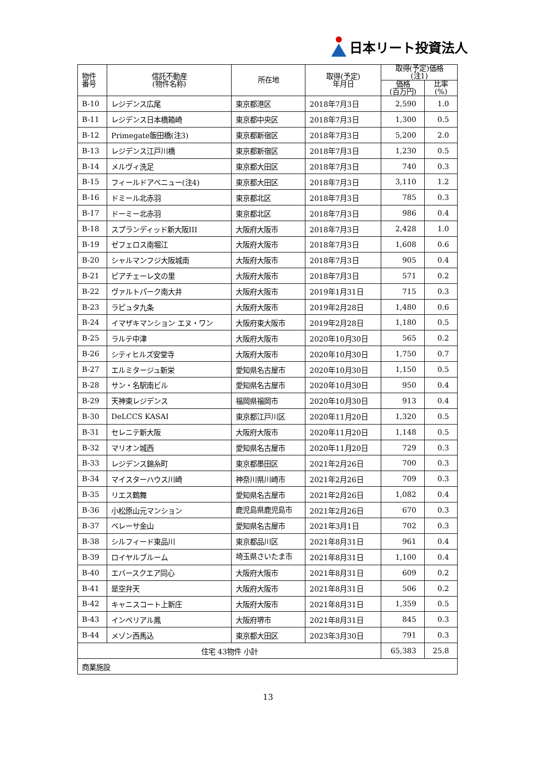日本リート投資法人
| 物件 番号 | 信託不動産 (物件名称) | 所在地 | 取得(予定) 年月日 | 取得(予定)価格 (注1) | |
| --- | --- | --- | --- | --- | --- |
| | | | | 価格 (百万円) | 比率 (%) |
| B-10 | レジデンス広尾 | 東京都港区 | 2018年7月3日 | 2,590 | 1.0 |
| B-11 | レジデンス日本橋箱崎 | 東京都中央区 | 2018年7月3日 | 1,300 | 0.5 |
| B-12 | Primegate飯田橋(注3) | 東京都新宿区 | 2018年7月3日 | 5,200 | 2.0 |
| B-13 | レジデンス江戸川橋 | 東京都新宿区 | 2018年7月3日 | 1,230 | 0.5 |
| B-14 | メルヴィ洗足 | 東京都大田区 | 2018年7月3日 | 740 | 0.3 |
| B-15 | フィールドアベニュー(注4) | 東京都大田区 | 2018年7月3日 | 3,110 | 1.2 |
| B-16 | ドミール北赤羽 | 東京都北区 | 2018年7月3日 | 785 | 0.3 |
| B-17 | ドーミー北赤羽 | 東京都北区 | 2018年7月3日 | 986 | 0.4 |
| B-18 | スプランディッド新大阪III | 大阪府大阪市 | 2018年7月3日 | 2,428 | 1.0 |
| B-19 | ゼフェロス南堀江 | 大阪府大阪市 | 2018年7月3日 | 1,608 | 0.6 |
| B-20 | シャルマンフジ大阪城南 | 大阪府大阪市 | 2018年7月3日 | 905 | 0.4 |
| B-21 | ピアチェーレ文の里 | 大阪府大阪市 | 2018年7月3日 | 571 | 0.2 |
| B-22 | ヴァルトパーク南大井 | 大阪府大阪市 | 2019年1月31日 | 715 | 0.3 |
| B-23 | ラピュタ九条 | 大阪府大阪市 | 2019年2月28日 | 1,480 | 0.6 |
| B-24 | イマザキマンション エヌ・ワン | 大阪府東大阪市 | 2019年2月28日 | 1,180 | 0.5 |
| B-25 | ラルテ中津 | 大阪府大阪市 | 2020年10月30日 | 565 | 0.2 |
| B-26 | シティヒルズ安堂寺 | 大阪府大阪市 | 2020年10月30日 | 1,750 | 0.7 |
| B-27 | エルミタージュ新栄 | 愛知県名古屋市 | 2020年10月30日 | 1,150 | 0.5 |
| B-28 | サン・名駅南ビル | 愛知県名古屋市 | 2020年10月30日 | 950 | 0.4 |
| B-29 | 天神東レジデンス | 福岡県福岡市 | 2020年10月30日 | 913 | 0.4 |
| B-30 | DeLCCS KASAI | 東京都江戸川区 | 2020年11月20日 | 1,320 | 0.5 |
| B-31 | セレニテ新大阪 | 大阪府大阪市 | 2020年11月20日 | 1,148 | 0.5 |
| B-32 | マリオン城西 | 愛知県名古屋市 | 2020年11月20日 | 729 | 0.3 |
| B-33 | レジデンス錦糸町 | 東京都墨田区 | 2021年2月26日 | 700 | 0.3 |
| B-34 | マイスターハウス川崎 | 神奈川県川崎市 | 2021年2月26日 | 709 | 0.3 |
| B-35 | リエス鶴舞 | 愛知県名古屋市 | 2021年2月26日 | 1,082 | 0.4 |
| B-36 | 小松原山元マンション | 鹿児島県鹿児島市 | 2021年2月26日 | 670 | 0.3 |
| B-37 | ベレーサ金山 | 愛知県名古屋市 | 2021年3月1日 | 702 | 0.3 |
| B-38 | シルフィード東品川 | 東京都品川区 | 2021年8月31日 | 961 | 0.4 |
| B-39 | ロイヤルブルーム | 埼玉県さいたま市 | 2021年8月31日 | 1,100 | 0.4 |
| B-40 | エバースクエア同心 | 大阪府大阪市 | 2021年8月31日 | 609 | 0.2 |
| B-41 | 是空弁天 | 大阪府大阪市 | 2021年8月31日 | 506 | 0.2 |
| B-42 | キャニスコート上新庄 | 大阪府大阪市 | 2021年8月31日 | 1,359 | 0.5 |
| B-43 | インペリアル鳳 | 大阪府堺市 | 2021年8月31日 | 845 | 0.3 |
| B-44 | メゾン西馬込 | 東京都大田区 | 2023年3月30日 | 791 | 0.3 |
| 住宅 43物件 小計 | | | | 65,383 | 25.8 |
| 商業施設 | | | | | |
13